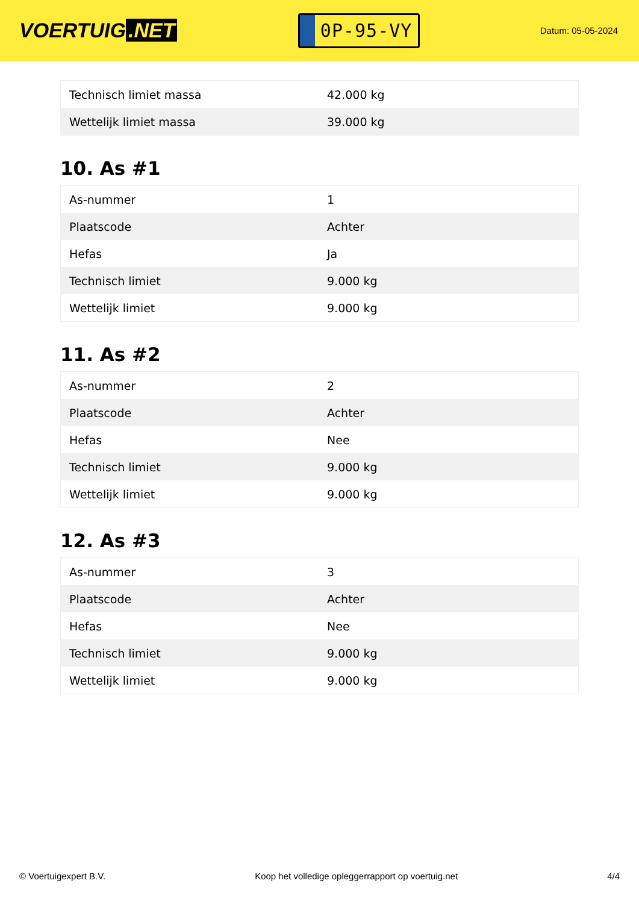VOERTUIG.NET
0P-95-VY
Datum: 05-05-2024
| Technisch limiet massa | 42.000 kg |
| Wettelijk limiet massa | 39.000 kg |
10. As #1
| As-nummer | 1 |
| Plaatscode | Achter |
| Hefas | Ja |
| Technisch limiet | 9.000 kg |
| Wettelijk limiet | 9.000 kg |
11. As #2
| As-nummer | 2 |
| Plaatscode | Achter |
| Hefas | Nee |
| Technisch limiet | 9.000 kg |
| Wettelijk limiet | 9.000 kg |
12. As #3
| As-nummer | 3 |
| Plaatscode | Achter |
| Hefas | Nee |
| Technisch limiet | 9.000 kg |
| Wettelijk limiet | 9.000 kg |
© Voertuigexpert B.V. Koop het volledige opleggerrapport op voertuig.net 4/4